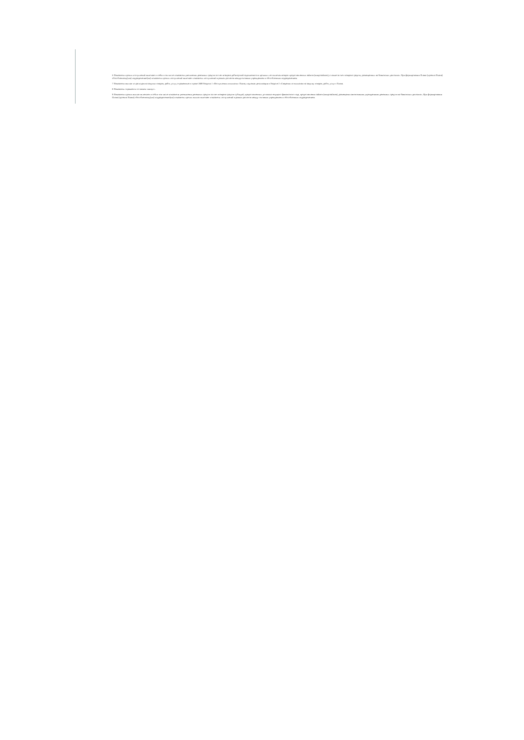6 Показатели прочих поступлений включают в себя в том числе показатели увеличения денежных средств за счет возврата дебиторской задолженности прошлых лет включая возврат предоставленных займов (микрозаймов), а также за счет возврата средств, размещенных на банковских депозитах. При формировании Плана (проекта Плана) обособленному(ым) подразделению(ям) показатель прочих поступлений включает показатель поступлений в рамках расчетов междуголовным учреждением и обособленным подразделением.
7 Показатели выплат по расходам на закупки товаров, работ, услуг, отраженные в строке 2600 Раздела 1 «Поступления и выплаты» Плана, подлежат детализации в Разделе 2 «Сведения по выплатам на закупку товаров, работ, услуг» Плана.
8 Показатель отражается со знаком «минус».
9 Показатели прочих выплат включают в себя в том числе показатели уменьшения денежных средств за счет возврата средств субсидий, предоставленных до начала текущего финансового года, предоставления займов (микрозаймов), размещения автономными учреждениями денежных средств на банковских депозитах. При формировании Плана (проекта Плана) обособленному(ым) подразделению(ям) показатель прочих выплат включает показатель поступлений в рамках расчетов между головным учреждением и обособленным подразделением.